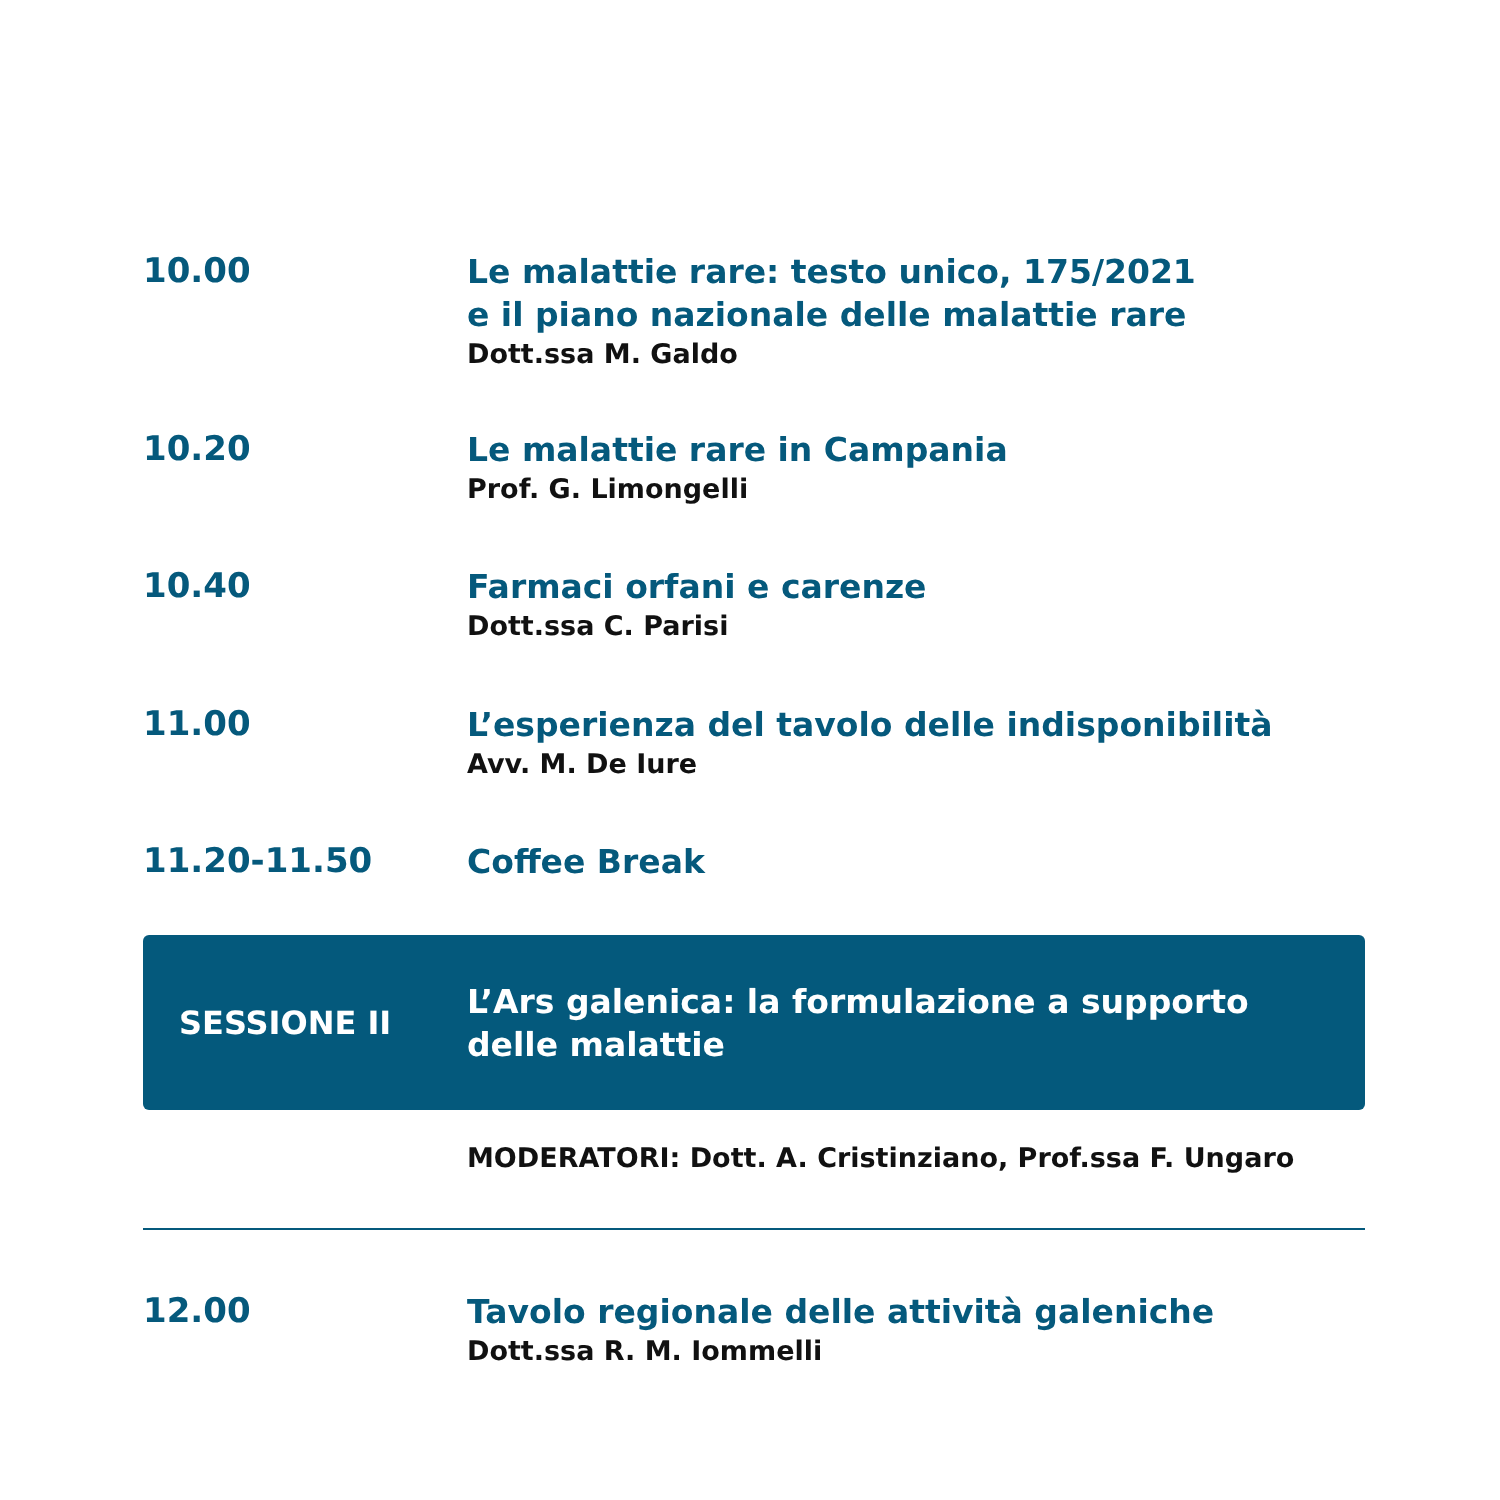10.00
Le malattie rare: testo unico, 175/2021
e il piano nazionale delle malattie rare
Dott.ssa M. Galdo
10.20
Le malattie rare in Campania
Prof. G. Limongelli
10.40
Farmaci orfani e carenze
Dott.ssa C. Parisi
11.00
L’esperienza del tavolo delle indisponibilità
Avv. M. De Iure
11.20-11.50
Coffee Break
SESSIONE II
L’Ars galenica: la formulazione a supporto
delle malattie
MODERATORI: Dott. A. Cristinziano, Prof.ssa F. Ungaro
12.00
Tavolo regionale delle attività galeniche
Dott.ssa R. M. Iommelli